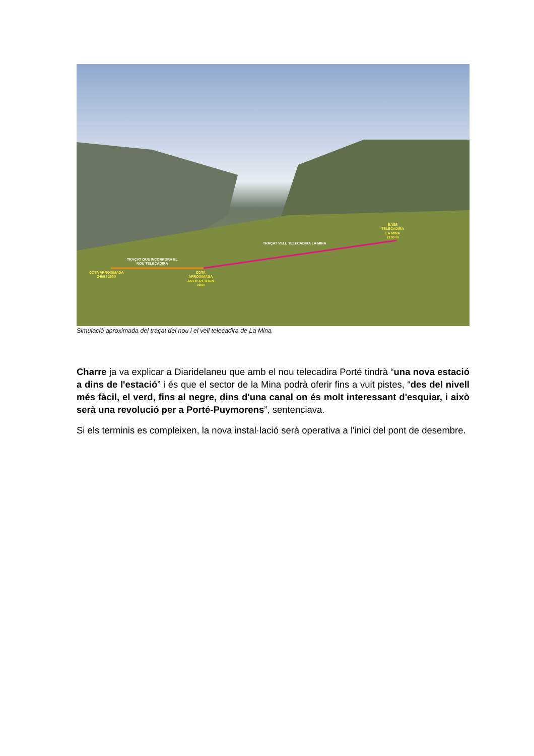BASE
TELECADIRA
LA MINA
2100 m
TRAÇAT VELL TELECADIRA LA MINA
TRAÇAT QUE INCORPORA EL
NOU TELECADIRA
COTA APROXIMADA
2450 / 2500
COTA
APROXIMADA
ANTIC RETORN
2400
Simulació aproximada del traçat del nou i el vell telecadira de La Mina
Charre ja va explicar a Diaridelaneu que amb el nou telecadira Porté tindrà “una nova estació a dins de l'estació” i és que el sector de la Mina podrà oferir fins a vuit pistes, “des del nivell més fàcil, el verd, fins al negre, dins d'una canal on és molt interessant d'esquiar, i això serà una revolució per a Porté-Puymorens”, sentenciava.
Si els terminis es compleixen, la nova instal·lació serà operativa a l'inici del pont de desembre.